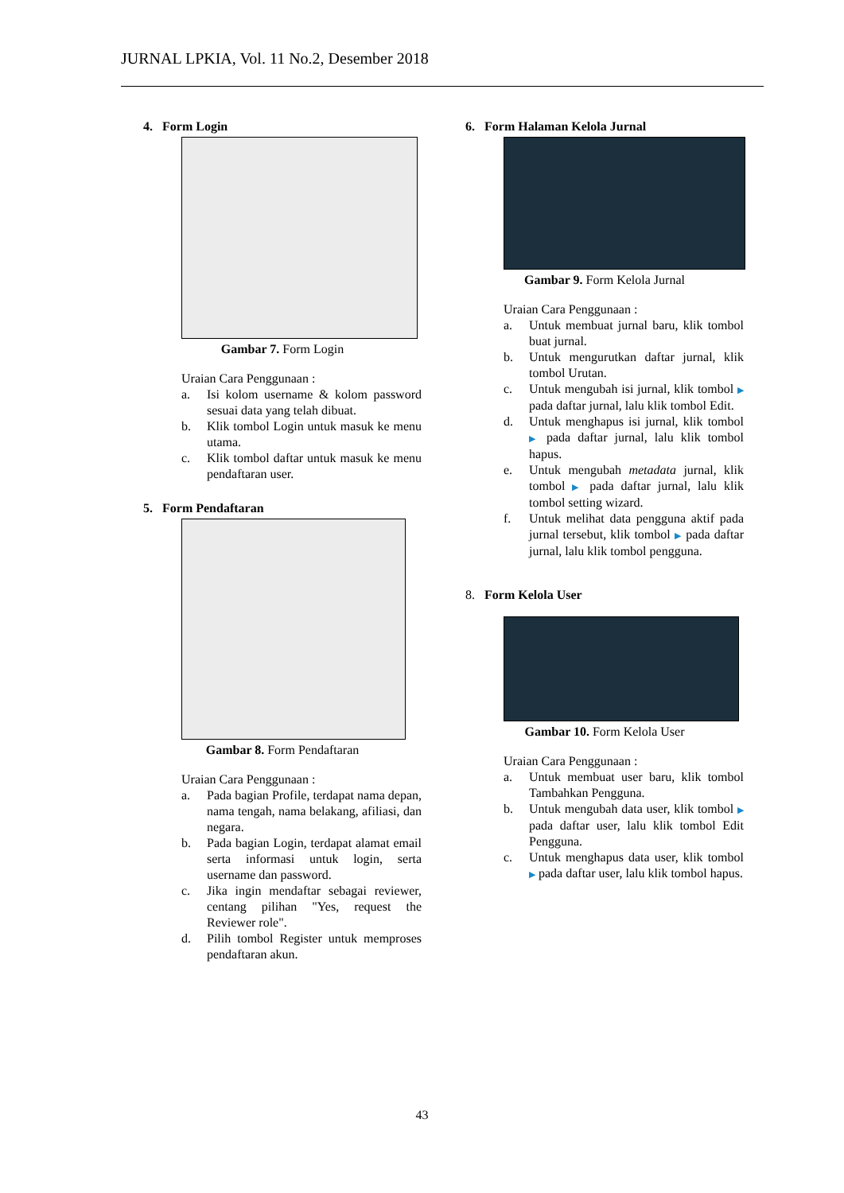JURNAL LPKIA, Vol. 11 No.2, Desember 2018
4. Form Login
Gambar 7. Form Login
Uraian Cara Penggunaan :
a. Isi kolom username & kolom password sesuai data yang telah dibuat.
b. Klik tombol Login untuk masuk ke menu utama.
c. Klik tombol daftar untuk masuk ke menu pendaftaran user.
5. Form Pendaftaran
Gambar 8. Form Pendaftaran
Uraian Cara Penggunaan :
a. Pada bagian Profile, terdapat nama depan, nama tengah, nama belakang, afiliasi, dan negara.
b. Pada bagian Login, terdapat alamat email serta informasi untuk login, serta username dan password.
c. Jika ingin mendaftar sebagai reviewer, centang pilihan "Yes, request the Reviewer role".
d. Pilih tombol Register untuk memproses pendaftaran akun.
6. Form Halaman Kelola Jurnal
Gambar 9. Form Kelola Jurnal
Uraian Cara Penggunaan :
a. Untuk membuat jurnal baru, klik tombol buat jurnal.
b. Untuk mengurutkan daftar jurnal, klik tombol Urutan.
c. Untuk mengubah isi jurnal, klik tombol ▶ pada daftar jurnal, lalu klik tombol Edit.
d. Untuk menghapus isi jurnal, klik tombol ▶ pada daftar jurnal, lalu klik tombol hapus.
e. Untuk mengubah metadata jurnal, klik tombol ▶ pada daftar jurnal, lalu klik tombol setting wizard.
f. Untuk melihat data pengguna aktif pada jurnal tersebut, klik tombol ▶ pada daftar jurnal, lalu klik tombol pengguna.
8. Form Kelola User
Gambar 10. Form Kelola User
Uraian Cara Penggunaan :
a. Untuk membuat user baru, klik tombol Tambahkan Pengguna.
b. Untuk mengubah data user, klik tombol ▶ pada daftar user, lalu klik tombol Edit Pengguna.
c. Untuk menghapus data user, klik tombol ▶ pada daftar user, lalu klik tombol hapus.
43